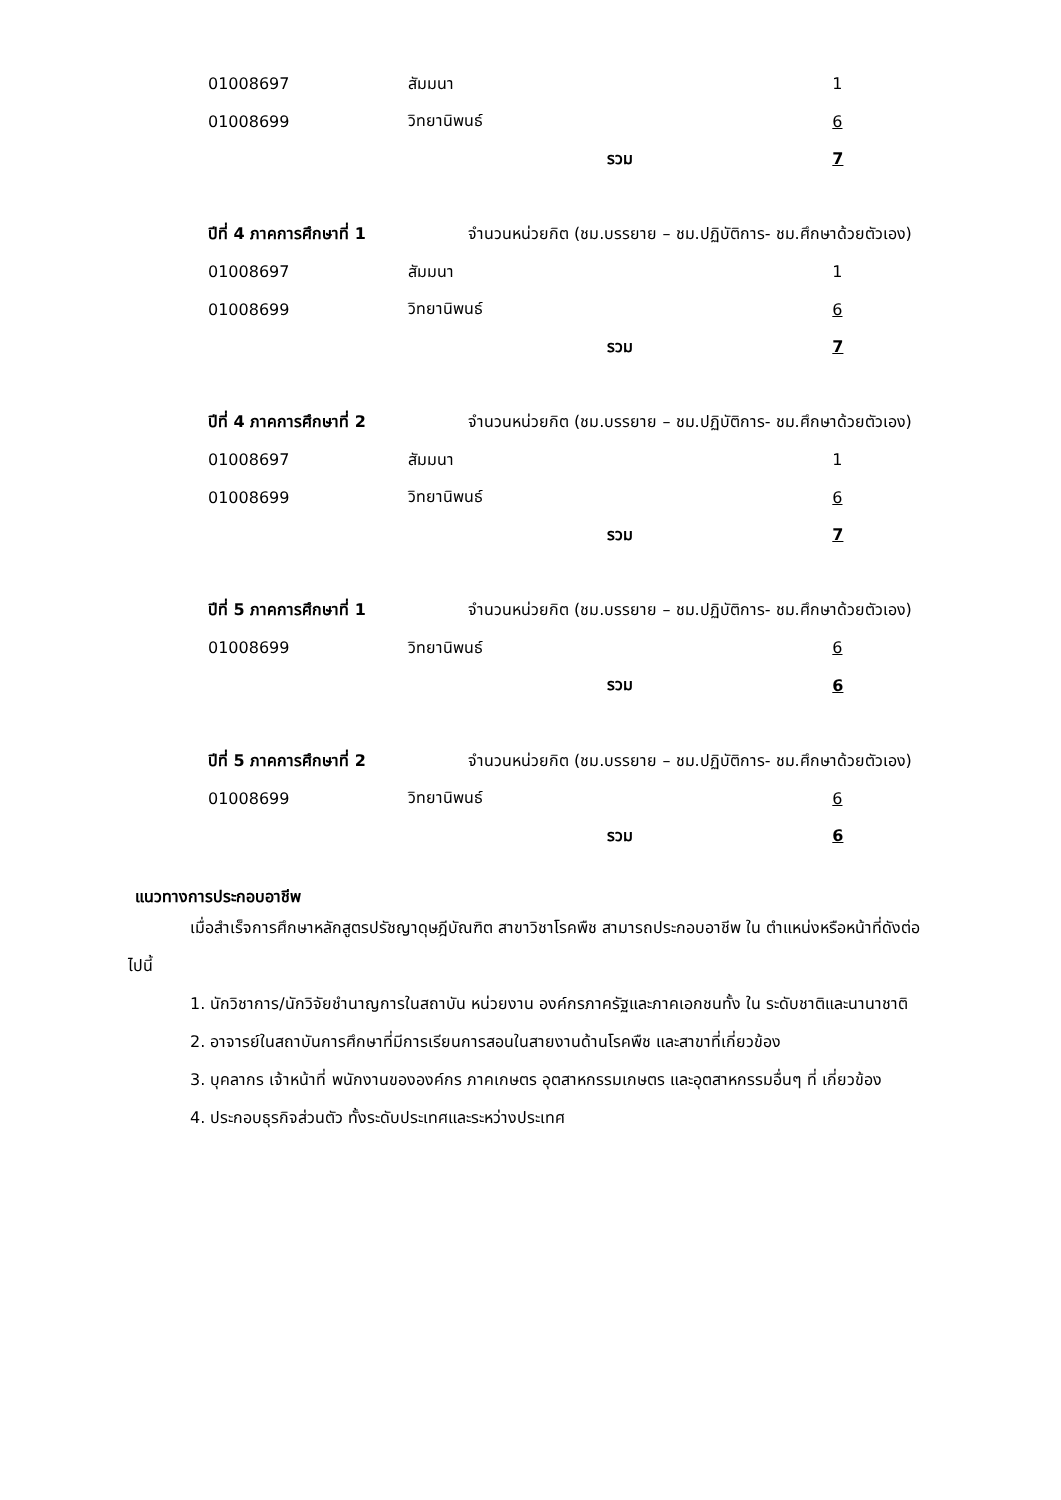| 01008697 | สัมมนา | 1 |
| 01008699 | วิทยานิพนธ์ | 6 |
| | รวม | 7 |
| ปีที่ 4 ภาคการศึกษาที่ 1 | จำนวนหน่วยกิต (ชม.บรรยาย – ชม.ปฏิบัติการ- ชม.ศึกษาด้วยตัวเอง) | |
| 01008697 | สัมมนา | 1 |
| 01008699 | วิทยานิพนธ์ | 6 |
| | รวม | 7 |
| ปีที่ 4 ภาคการศึกษาที่ 2 | จำนวนหน่วยกิต (ชม.บรรยาย – ชม.ปฏิบัติการ- ชม.ศึกษาด้วยตัวเอง) | |
| 01008697 | สัมมนา | 1 |
| 01008699 | วิทยานิพนธ์ | 6 |
| | รวม | 7 |
| ปีที่ 5 ภาคการศึกษาที่ 1 | จำนวนหน่วยกิต (ชม.บรรยาย – ชม.ปฏิบัติการ- ชม.ศึกษาด้วยตัวเอง) | |
| 01008699 | วิทยานิพนธ์ | 6 |
| | รวม | 6 |
| ปีที่ 5 ภาคการศึกษาที่ 2 | จำนวนหน่วยกิต (ชม.บรรยาย – ชม.ปฏิบัติการ- ชม.ศึกษาด้วยตัวเอง) | |
| 01008699 | วิทยานิพนธ์ | 6 |
| | รวม | 6 |
แนวทางการประกอบอาชีพ
เมื่อสำเร็จการศึกษาหลักสูตรปรัชญาดุษฎีบัณฑิต สาขาวิชาโรคพืช สามารถประกอบอาชีพ ใน ตำแหน่งหรือหน้าที่ดังต่อไปนี้
1. นักวิชาการ/นักวิจัยชำนาญการในสถาบัน หน่วยงาน องค์กรภาครัฐและภาคเอกชนทั้ง ใน ระดับชาติและนานาชาติ
2. อาจารย์ในสถาบันการศึกษาที่มีการเรียนการสอนในสายงานด้านโรคพืช และสาขาที่เกี่ยวข้อง
3. บุคลากร เจ้าหน้าที่ พนักงานขององค์กร ภาคเกษตร อุตสาหกรรมเกษตร และอุตสาหกรรมอื่นๆ ที่ เกี่ยวข้อง
4. ประกอบธุรกิจส่วนตัว ทั้งระดับประเทศและระหว่างประเทศ